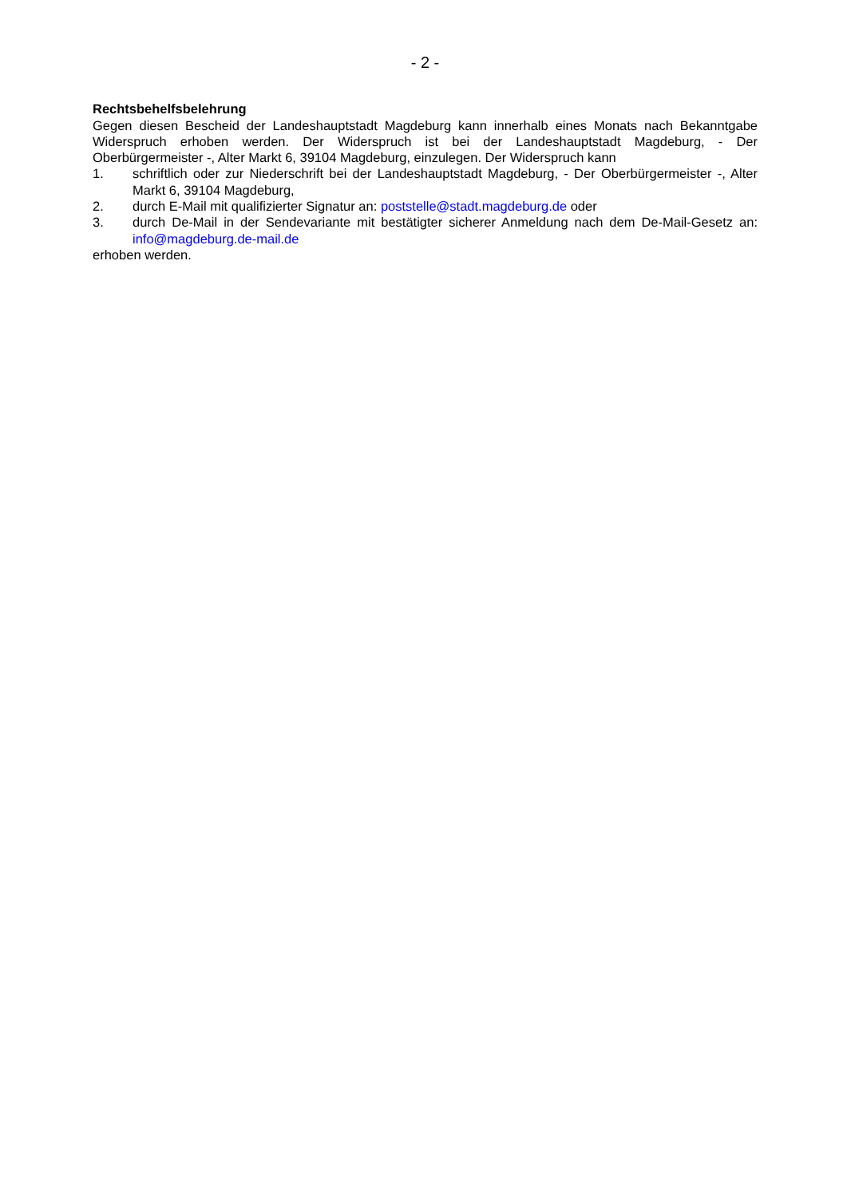- 2 -
Rechtsbehelfsbelehrung
Gegen diesen Bescheid der Landeshauptstadt Magdeburg kann innerhalb eines Monats nach Bekanntgabe Widerspruch erhoben werden. Der Widerspruch ist bei der Landeshauptstadt Magdeburg, - Der Oberbürgermeister -, Alter Markt 6, 39104 Magdeburg, einzulegen. Der Widerspruch kann
1. schriftlich oder zur Niederschrift bei der Landeshauptstadt Magdeburg, - Der Oberbürgermeister -, Alter Markt 6, 39104 Magdeburg,
2. durch E-Mail mit qualifizierter Signatur an: poststelle@stadt.magdeburg.de oder
3. durch De-Mail in der Sendevariante mit bestätigter sicherer Anmeldung nach dem De-Mail-Gesetz an: info@magdeburg.de-mail.de
erhoben werden.